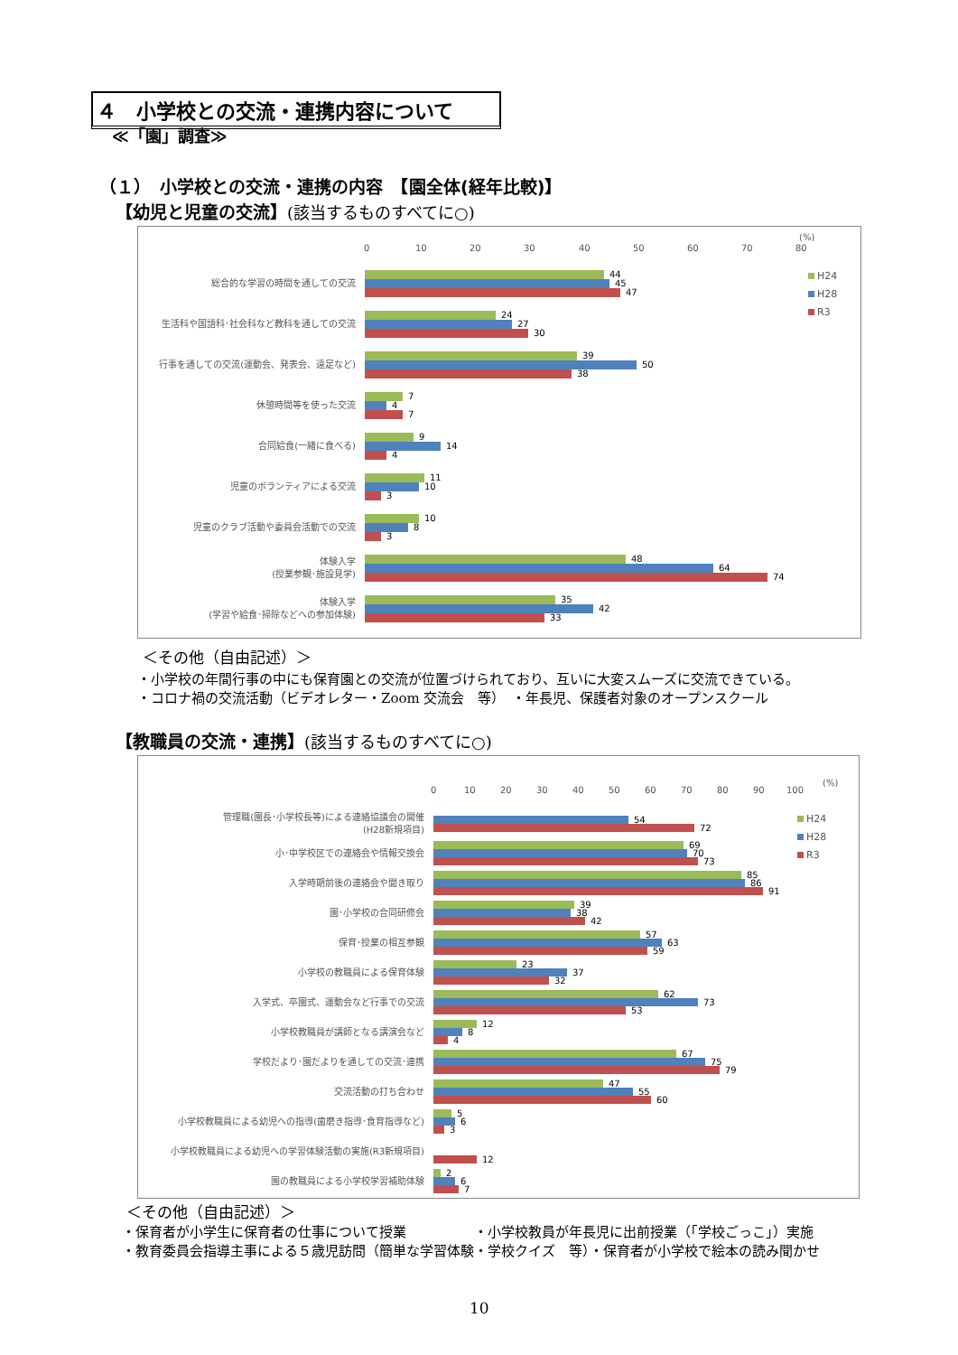４　小学校との交流・連携内容について
≪「園」調査≫
（１）　小学校との交流・連携の内容　【園全体(経年比較)】
【幼児と児童の交流】(該当するものすべてに○)
0 10 20 30 40 50 60 70 80
(%)
H24
H28
R3
総合的な学習の時間を通しての交流
44
45
47
生活科や国語科･社会科など教科を通しての交流
24
27
30
行事を通しての交流(運動会、発表会、遠足など)
39
50
38
休憩時間等を使った交流
7
4
7
合同給食(一緒に食べる)
9
14
4
児童のボランティアによる交流
11
10
3
児童のクラブ活動や委員会活動での交流
10
8
3
体験入学
(授業参観･施設見学)
48
64
74
体験入学
(学習や給食･掃除などへの参加体験)
35
42
33
＜その他（自由記述）＞
・小学校の年間行事の中にも保育園との交流が位置づけられており、互いに大変スムーズに交流できている。
・コロナ禍の交流活動（ビデオレター・Zoom 交流会　等）　・年長児、保護者対象のオープンスクール
【教職員の交流・連携】(該当するものすべてに○)
0 10 20 30 40 50 60 70 80 90 100
(%)
H24
H28
R3
管理職(園長･小学校長等)による連絡協議会の開催
(H28新規項目)
54
72
小･中学校区での連絡会や情報交換会
69
70
73
入学時期前後の連絡会や聞き取り
85
86
91
園･小学校の合同研修会
39
38
42
保育･授業の相互参観
57
63
59
小学校の教職員による保育体験
23
37
32
入学式、卒園式、運動会など行事での交流
62
73
53
小学校教職員が講師となる講演会など
12
8
4
学校だより･園だよりを通しての交流･連携
67
75
79
交流活動の打ち合わせ
47
55
60
小学校教職員による幼児への指導(歯磨き指導･食育指導など)
5
6
3
小学校教職員による幼児への学習体験活動の実施(R3新規項目)
12
園の教職員による小学校学習補助体験
2
6
7
＜その他（自由記述）＞
・保育者が小学生に保育者の仕事について授業　　　　　・小学校教員が年長児に出前授業（｢学校ごっこ｣）実施
・教育委員会指導主事による５歳児訪問（簡単な学習体験・学校クイズ　等）・保育者が小学校で絵本の読み聞かせ
10